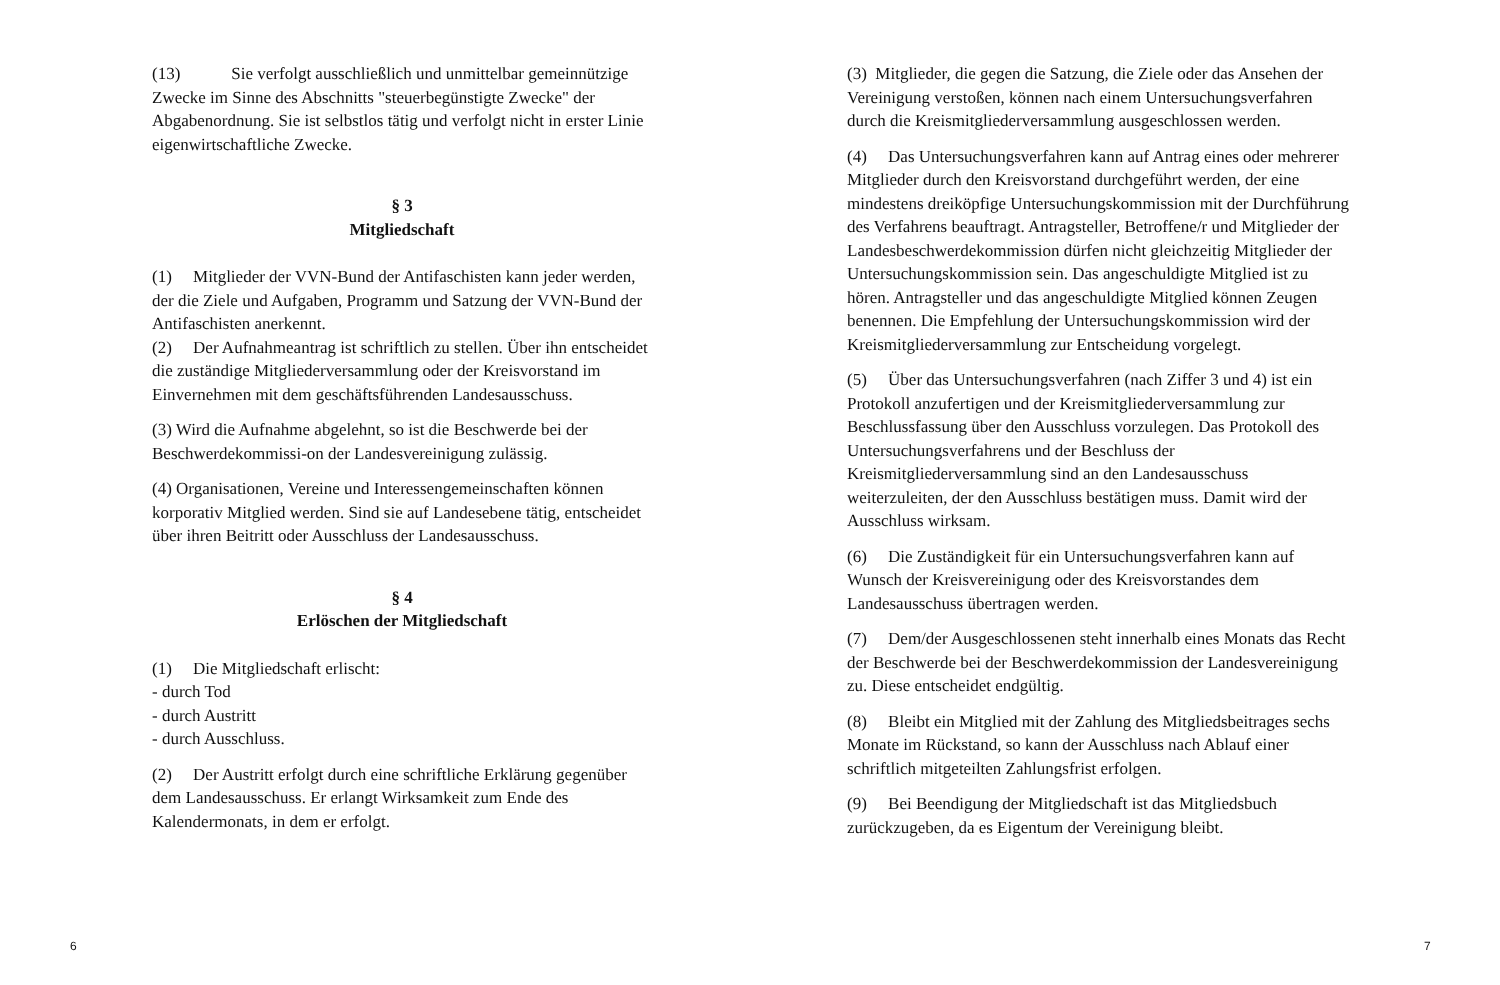(13) Sie verfolgt ausschließlich und unmittelbar gemeinnützige Zwecke im Sinne des Abschnitts "steuerbegünstigte Zwecke" der Abgabenordnung. Sie ist selbstlos tätig und verfolgt nicht in erster Linie eigenwirtschaftliche Zwecke.
§ 3
Mitgliedschaft
(1) Mitglieder der VVN-Bund der Antifaschisten kann jeder werden, der die Ziele und Aufgaben, Programm und Satzung der VVN-Bund der Antifaschisten anerkennt.
(2) Der Aufnahmeantrag ist schriftlich zu stellen. Über ihn entscheidet die zuständige Mitgliederversammlung oder der Kreisvorstand im Einvernehmen mit dem geschäftsführenden Landesausschuss.
(3) Wird die Aufnahme abgelehnt, so ist die Beschwerde bei der Beschwerdekommissi-on der Landesvereinigung zulässig.
(4) Organisationen, Vereine und Interessengemeinschaften können korporativ Mitglied werden. Sind sie auf Landesebene tätig, entscheidet über ihren Beitritt oder Ausschluss der Landesausschuss.
§ 4
Erlöschen der Mitgliedschaft
(1) Die Mitgliedschaft erlischt:
- durch Tod
- durch Austritt
- durch Ausschluss.
(2) Der Austritt erfolgt durch eine schriftliche Erklärung gegenüber dem Landesausschuss. Er erlangt Wirksamkeit zum Ende des Kalendermonats, in dem er erfolgt.
(3) Mitglieder, die gegen die Satzung, die Ziele oder das Ansehen der Vereinigung verstoßen, können nach einem Untersuchungsverfahren durch die Kreismitgliederversammlung ausgeschlossen werden.
(4) Das Untersuchungsverfahren kann auf Antrag eines oder mehrerer Mitglieder durch den Kreisvorstand durchgeführt werden, der eine mindestens dreiköpfige Untersuchungskommission mit der Durchführung des Verfahrens beauftragt. Antragsteller, Betroffene/r und Mitglieder der Landesbeschwerdekommission dürfen nicht gleichzeitig Mitglieder der Untersuchungskommission sein. Das angeschuldigte Mitglied ist zu hören. Antragsteller und das angeschuldigte Mitglied können Zeugen benennen. Die Empfehlung der Untersuchungskommission wird der Kreismitgliederversammlung zur Entscheidung vorgelegt.
(5) Über das Untersuchungsverfahren (nach Ziffer 3 und 4) ist ein Protokoll anzufertigen und der Kreismitgliederversammlung zur Beschlussfassung über den Ausschluss vorzulegen. Das Protokoll des Untersuchungsverfahrens und der Beschluss der Kreismitgliederversammlung sind an den Landesausschuss weiterzuleiten, der den Ausschluss bestätigen muss. Damit wird der Ausschluss wirksam.
(6) Die Zuständigkeit für ein Untersuchungsverfahren kann auf Wunsch der Kreisvereinigung oder des Kreisvorstandes dem Landesausschuss übertragen werden.
(7) Dem/der Ausgeschlossenen steht innerhalb eines Monats das Recht der Beschwerde bei der Beschwerdekommission der Landesvereinigung zu. Diese entscheidet endgültig.
(8) Bleibt ein Mitglied mit der Zahlung des Mitgliedsbeitrages sechs Monate im Rückstand, so kann der Ausschluss nach Ablauf einer schriftlich mitgeteilten Zahlungsfrist erfolgen.
(9) Bei Beendigung der Mitgliedschaft ist das Mitgliedsbuch zurückzugeben, da es Eigentum der Vereinigung bleibt.
6 7